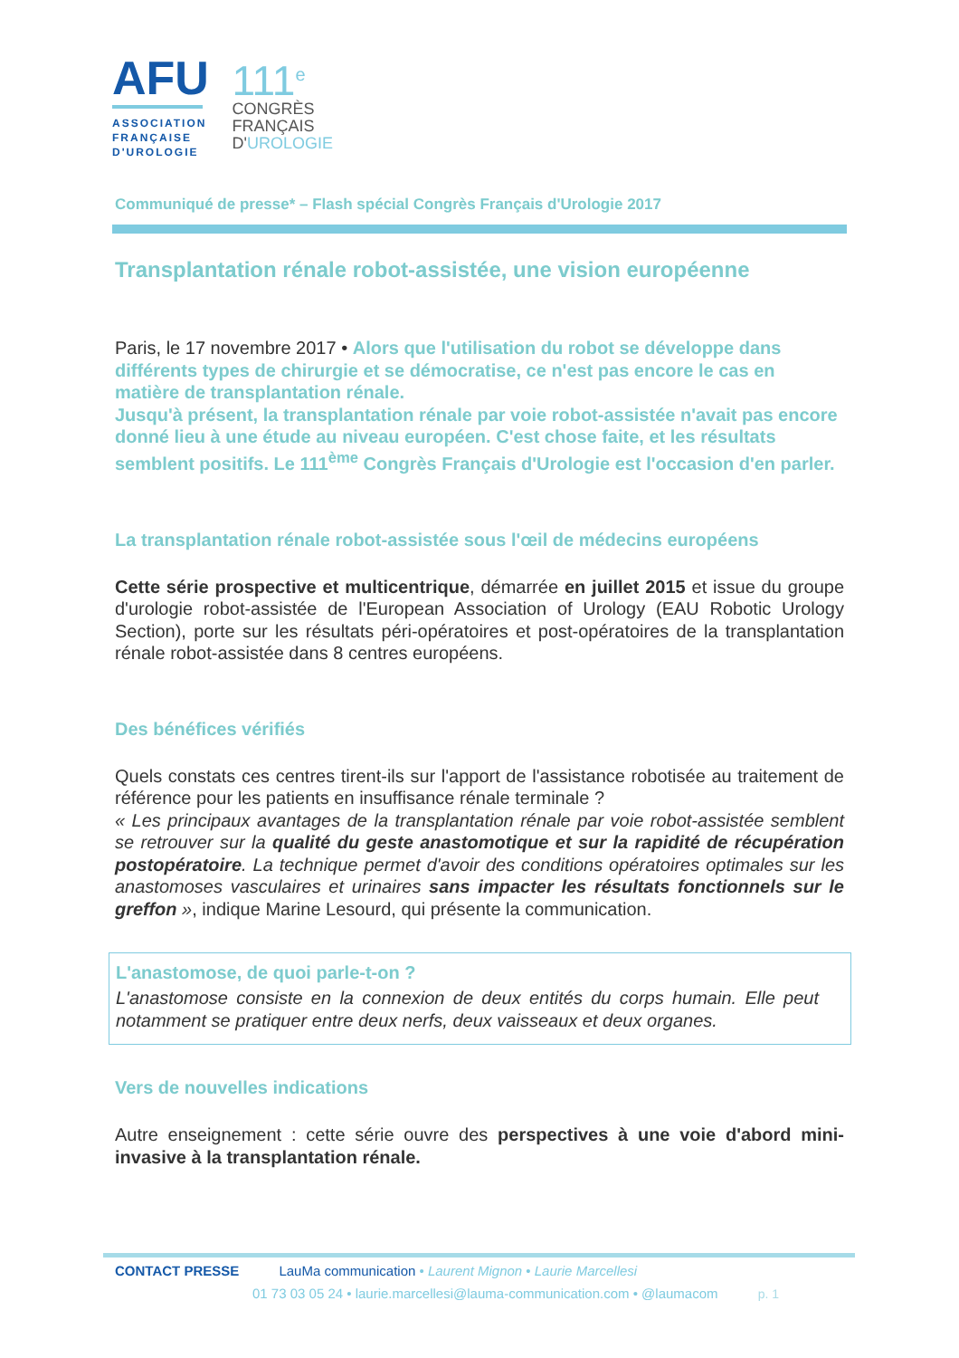AFU
ASSOCIATION
FRANÇAISE
D'UROLOGIE
111<sup>e</sup>
CONGRÈS
FRANÇAIS
D'UROLOGIE
Communiqué de presse* – Flash spécial Congrès Français d'Urologie 2017
Transplantation rénale robot-assistée, une vision européenne
Paris, le 17 novembre 2017 • Alors que l'utilisation du robot se développe dans différents types de chirurgie et se démocratise, ce n'est pas encore le cas en matière de transplantation rénale.
Jusqu'à présent, la transplantation rénale par voie robot-assistée n'avait pas encore donné lieu à une étude au niveau européen. C'est chose faite, et les résultats semblent positifs. Le 111<sup>ème</sup> Congrès Français d'Urologie est l'occasion d'en parler.
La transplantation rénale robot-assistée sous l'œil de médecins européens
Cette série prospective et multicentrique, démarrée en juillet 2015 et issue du groupe d'urologie robot-assistée de l'European Association of Urology (EAU Robotic Urology Section), porte sur les résultats péri-opératoires et post-opératoires de la transplantation rénale robot-assistée dans 8 centres européens.
Des bénéfices vérifiés
Quels constats ces centres tirent-ils sur l'apport de l'assistance robotisée au traitement de référence pour les patients en insuffisance rénale terminale ?
« Les principaux avantages de la transplantation rénale par voie robot-assistée semblent se retrouver sur la qualité du geste anastomotique et sur la rapidité de récupération postopératoire. La technique permet d'avoir des conditions opératoires optimales sur les anastomoses vasculaires et urinaires sans impacter les résultats fonctionnels sur le greffon », indique Marine Lesourd, qui présente la communication.
L'anastomose, de quoi parle-t-on ?
L'anastomose consiste en la connexion de deux entités du corps humain. Elle peut notamment se pratiquer entre deux nerfs, deux vaisseaux et deux organes.
Vers de nouvelles indications
Autre enseignement : cette série ouvre des perspectives à une voie d'abord mini-invasive à la transplantation rénale.
CONTACT PRESSE LauMa communication • Laurent Mignon • Laurie Marcellesi
01 73 03 05 24 • laurie.marcellesi@lauma-communication.com • @laumacom p. 1